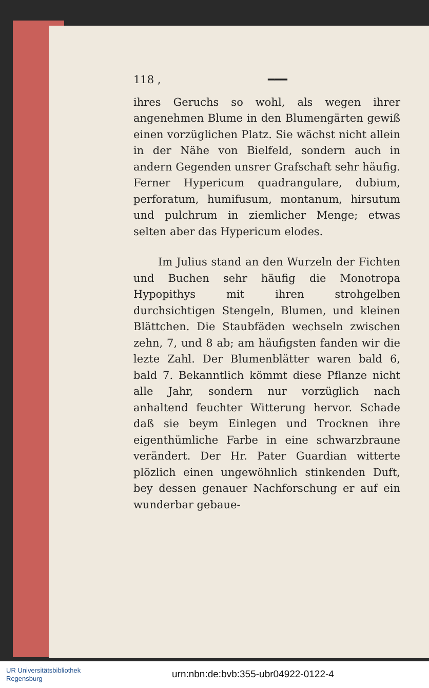118 , ━━━
ihres Geruchs so wohl, als wegen ihrer angenehmen Blume in den Blumengärten gewiß einen vorzüglichen Platz. Sie wächst nicht allein in der Nähe von Bielfeld, sondern auch in andern Gegenden unsrer Grafschaft sehr häufig. Ferner Hypericum quadrangulare, dubium, perforatum, humifusum, montanum, hirsutum und pulchrum in ziemlicher Menge; etwas selten aber das Hypericum elodes.
Im Julius stand an den Wurzeln der Fichten und Buchen sehr häufig die Monotropa Hypopithys mit ihren strohgelben durchsichtigen Stengeln, Blumen, und kleinen Blättchen. Die Staubfäden wechseln zwischen zehn, 7, und 8 ab; am häufigsten fanden wir die lezte Zahl. Der Blumenblätter waren bald 6, bald 7. Bekanntlich kömmt diese Pflanze nicht alle Jahr, sondern nur vorzüglich nach anhaltend feuchter Witterung hervor. Schade daß sie beym Einlegen und Trocknen ihre eigenthümliche Farbe in eine schwarzbraune verändert. Der Hr. Pater Guardian witterte plözlich einen ungewöhnlich stinkenden Duft, bey dessen genauer Nachforschung er auf ein wunderbar gebaue-
UR Universitätsbibliothek
Regensburg
urn:nbn:de:bvb:355-ubr04922-0122-4